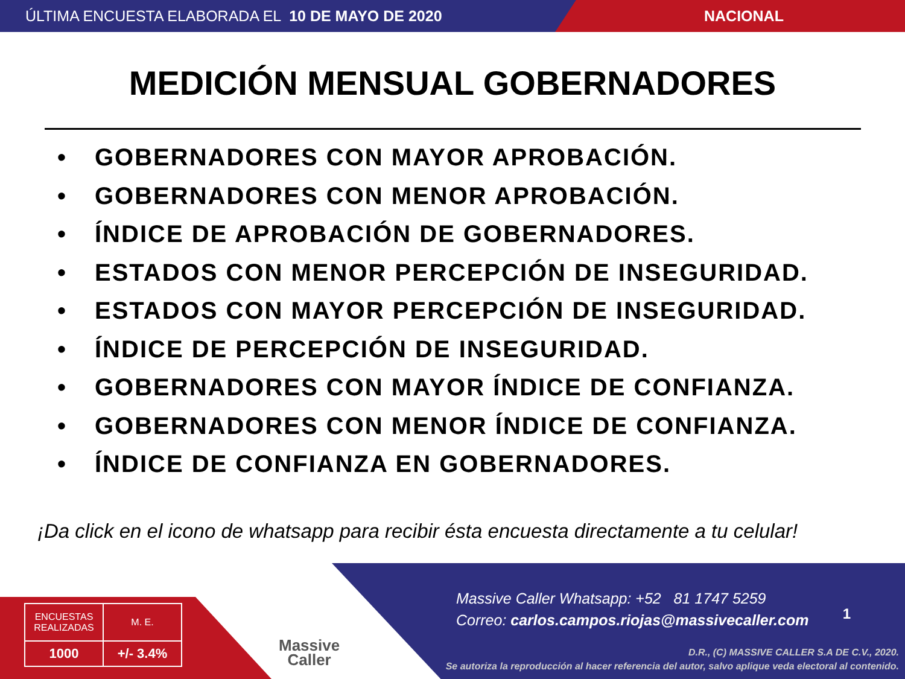ÚLTIMA ENCUESTA ELABORADA EL 10 DE MAYO DE 2020 NACIONAL
MEDICIÓN MENSUAL GOBERNADORES
• GOBERNADORES CON MAYOR APROBACIÓN.
• GOBERNADORES CON MENOR APROBACIÓN.
• ÍNDICE DE APROBACIÓN DE GOBERNADORES.
• ESTADOS CON MENOR PERCEPCIÓN DE INSEGURIDAD.
• ESTADOS CON MAYOR PERCEPCIÓN DE INSEGURIDAD.
• ÍNDICE DE PERCEPCIÓN DE INSEGURIDAD.
• GOBERNADORES CON MAYOR ÍNDICE DE CONFIANZA.
• GOBERNADORES CON MENOR ÍNDICE DE CONFIANZA.
• ÍNDICE DE CONFIANZA EN GOBERNADORES.
¡Da click en el icono de whatsapp para recibir ésta encuesta directamente a tu celular!
| ENCUESTAS REALIZADAS | M. E. |
| 1000 | +/- 3.4% |
Massive
Caller
Massive Caller Whatsapp: +52 81 1747 5259
Correo: carlos.campos.riojas@massivecaller.com
1
D.R., (C) MASSIVE CALLER S.A DE C.V., 2020.
Se autoriza la reproducción al hacer referencia del autor, salvo aplique veda electoral al contenido.